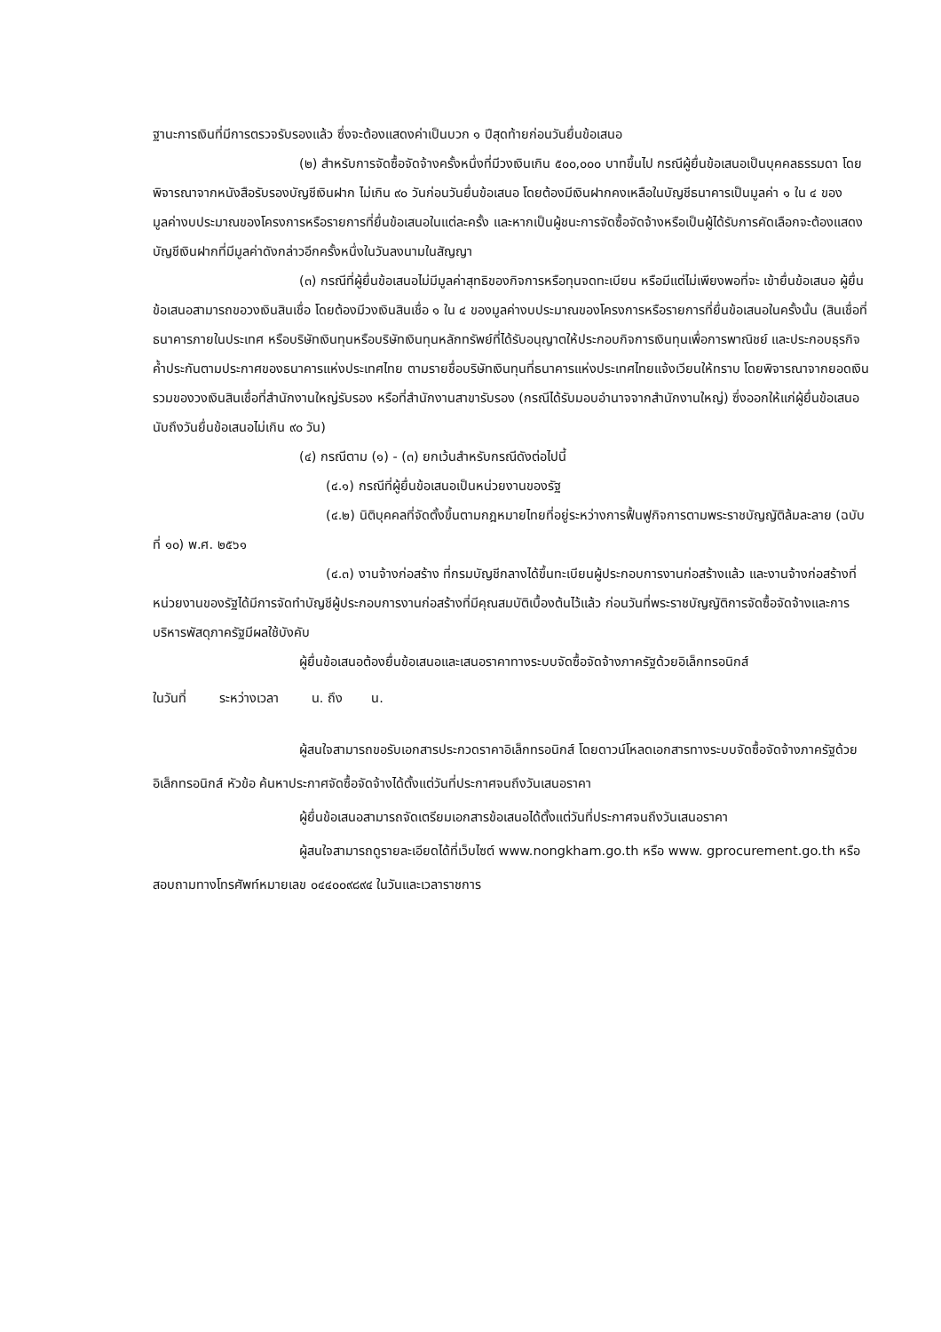ฐานะการเงินที่มีการตรวจรับรองแล้ว ซึ่งจะต้องแสดงค่าเป็นบวก ๑ ปีสุดท้ายก่อนวันยื่นข้อเสนอ
(๒) สำหรับการจัดซื้อจัดจ้างครั้งหนึ่งที่มีวงเงินเกิน ๕๐๐,๐๐๐ บาทขึ้นไป กรณีผู้ยื่นข้อเสนอเป็นบุคคลธรรมดา โดยพิจารณาจากหนังสือรับรองบัญชีเงินฝาก ไม่เกิน ๙๐ วันก่อนวันยื่นข้อเสนอ โดยต้องมีเงินฝากคงเหลือในบัญชีธนาคารเป็นมูลค่า ๑ ใน ๔ ของมูลค่างบประมาณของโครงการหรือรายการที่ยื่นข้อเสนอในแต่ละครั้ง และหากเป็นผู้ชนะการจัดซื้อจัดจ้างหรือเป็นผู้ได้รับการคัดเลือกจะต้องแสดงบัญชีเงินฝากที่มีมูลค่าดังกล่าวอีกครั้งหนึ่งในวันลงนามในสัญญา
(๓) กรณีที่ผู้ยื่นข้อเสนอไม่มีมูลค่าสุทธิของกิจการหรือทุนจดทะเบียน หรือมีแต่ไม่เพียงพอที่จะ เข้ายื่นข้อเสนอ ผู้ยื่นข้อเสนอสามารถขอวงเงินสินเชื่อ โดยต้องมีวงเงินสินเชื่อ ๑ ใน ๔ ของมูลค่างบประมาณของโครงการหรือรายการที่ยื่นข้อเสนอในครั้งนั้น (สินเชื่อที่ธนาคารภายในประเทศ หรือบริษัทเงินทุนหรือบริษัทเงินทุนหลักทรัพย์ที่ได้รับอนุญาตให้ประกอบกิจการเงินทุนเพื่อการพาณิชย์ และประกอบธุรกิจค้ำประกันตามประกาศของธนาคารแห่งประเทศไทย ตามรายชื่อบริษัทเงินทุนที่ธนาคารแห่งประเทศไทยแจ้งเวียนให้ทราบ โดยพิจารณาจากยอดเงินรวมของวงเงินสินเชื่อที่สำนักงานใหญ่รับรอง หรือที่สำนักงานสาขารับรอง (กรณีได้รับมอบอำนาจจากสำนักงานใหญ่) ซึ่งออกให้แก่ผู้ยื่นข้อเสนอ นับถึงวันยื่นข้อเสนอไม่เกิน ๙๐ วัน)
(๔) กรณีตาม (๑) - (๓) ยกเว้นสำหรับกรณีดังต่อไปนี้
(๔.๑) กรณีที่ผู้ยื่นข้อเสนอเป็นหน่วยงานของรัฐ
(๔.๒) นิติบุคคลที่จัดตั้งขึ้นตามกฎหมายไทยที่อยู่ระหว่างการฟื้นฟูกิจการตามพระราชบัญญัติล้มละลาย (ฉบับที่ ๑๐) พ.ศ. ๒๕๖๑
(๔.๓) งานจ้างก่อสร้าง ที่กรมบัญชีกลางได้ขึ้นทะเบียนผู้ประกอบการงานก่อสร้างแล้ว และงานจ้างก่อสร้างที่หน่วยงานของรัฐได้มีการจัดทำบัญชีผู้ประกอบการงานก่อสร้างที่มีคุณสมบัติเบื้องต้นไว้แล้ว ก่อนวันที่พระราชบัญญัติการจัดซื้อจัดจ้างและการบริหารพัสดุภาครัฐมีผลใช้บังคับ
ผู้ยื่นข้อเสนอต้องยื่นข้อเสนอและเสนอราคาทางระบบจัดซื้อจัดจ้างภาครัฐด้วยอิเล็กทรอนิกส์
ในวันที่ ระหว่างเวลา น. ถึง น.
ผู้สนใจสามารถขอรับเอกสารประกวดราคาอิเล็กทรอนิกส์ โดยดาวน์โหลดเอกสารทางระบบจัดซื้อจัดจ้างภาครัฐด้วยอิเล็กทรอนิกส์ หัวข้อ ค้นหาประกาศจัดซื้อจัดจ้างได้ตั้งแต่วันที่ประกาศจนถึงวันเสนอราคา
ผู้ยื่นข้อเสนอสามารถจัดเตรียมเอกสารข้อเสนอได้ตั้งแต่วันที่ประกาศจนถึงวันเสนอราคา
ผู้สนใจสามารถดูรายละเอียดได้ที่เว็บไซต์ www.nongkham.go.th หรือ www. gprocurement.go.th หรือสอบถามทางโทรศัพท์หมายเลข ๐๔๔๐๐๙๘๙๔ ในวันและเวลาราชการ